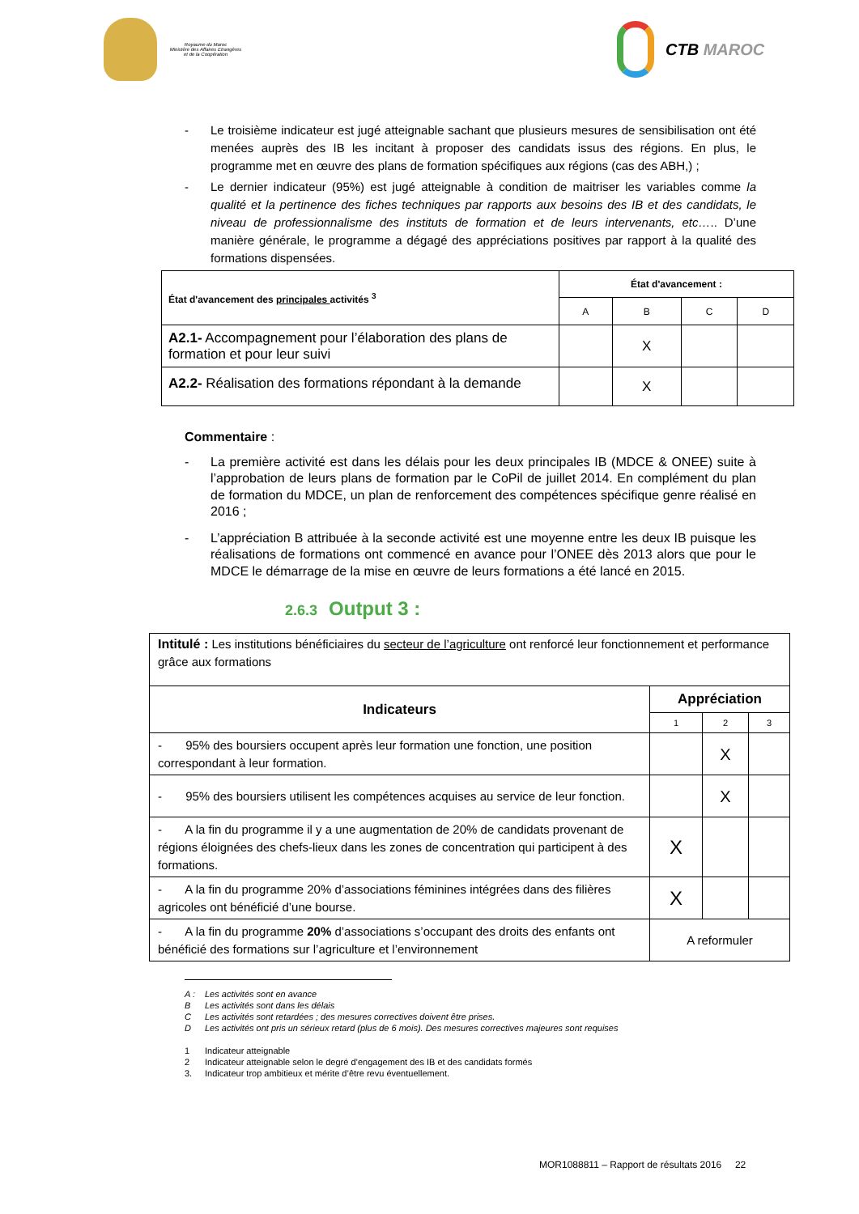Royaume du Maroc
Ministère des Affaires Etrangères
et de la Coopération
CTB MAROC
- Le troisième indicateur est jugé atteignable sachant que plusieurs mesures de sensibilisation ont été menées auprès des IB les incitant à proposer des candidats issus des régions. En plus, le programme met en œuvre des plans de formation spécifiques aux régions (cas des ABH,) ;
- Le dernier indicateur (95%) est jugé atteignable à condition de maitriser les variables comme la qualité et la pertinence des fiches techniques par rapports aux besoins des IB et des candidats, le niveau de professionnalisme des instituts de formation et de leurs intervenants, etc….. D’une manière générale, le programme a dégagé des appréciations positives par rapport à la qualité des formations dispensées.
| État d'avancement des principales activités <sup>3</sup> | État d'avancement : | | | |
| | A | B | C | D |
| A2.1- Accompagnement pour l’élaboration des plans de formation et pour leur suivi | | X | | |
| A2.2- Réalisation des formations répondant à la demande | | X | | |
Commentaire :
- La première activité est dans les délais pour les deux principales IB (MDCE & ONEE) suite à l’approbation de leurs plans de formation par le CoPil de juillet 2014. En complément du plan de formation du MDCE, un plan de renforcement des compétences spécifique genre réalisé en 2016 ;
- L’appréciation B attribuée à la seconde activité est une moyenne entre les deux IB puisque les réalisations de formations ont commencé en avance pour l’ONEE dès 2013 alors que pour le MDCE le démarrage de la mise en œuvre de leurs formations a été lancé en 2015.
2.6.3 Output 3 :
| Intitulé : Les institutions bénéficiaires du secteur de l’agriculture ont renforcé leur fonctionnement et performance grâce aux formations | | | |
| Indicateurs | Appréciation | | |
| | 1 | 2 | 3 |
| - 95% des boursiers occupent après leur formation une fonction, une position correspondant à leur formation. | | X | |
| - 95% des boursiers utilisent les compétences acquises au service de leur fonction. | | X | |
| - A la fin du programme il y a une augmentation de 20% de candidats provenant de régions éloignées des chefs-lieux dans les zones de concentration qui participent à des formations. | X | | |
| - A la fin du programme 20% d’associations féminines intégrées dans des filières agricoles ont bénéficié d’une bourse. | X | | |
| - A la fin du programme 20% d’associations s’occupant des droits des enfants ont bénéficié des formations sur l’agriculture et l’environnement | A reformuler | | |
A : Les activités sont en avance
B Les activités sont dans les délais
C Les activités sont retardées ; des mesures correctives doivent être prises.
D Les activités ont pris un sérieux retard (plus de 6 mois). Des mesures correctives majeures sont requises
1 Indicateur atteignable
2 Indicateur atteignable selon le degré d’engagement des IB et des candidats formés
3. Indicateur trop ambitieux et mérite d’être revu éventuellement.
MOR1088811 – Rapport de résultats 2016 22